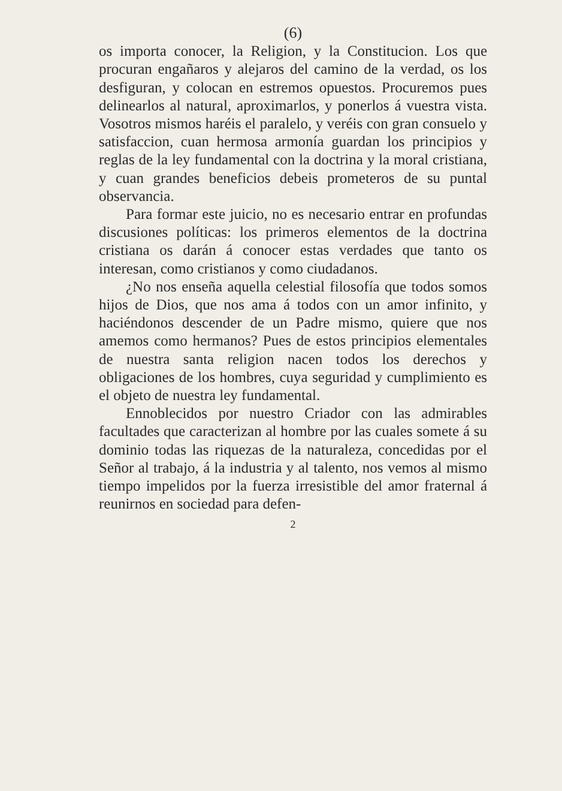(6)
os importa conocer, la Religion, y la Constitucion. Los que procuran engañaros y alejaros del camino de la verdad, os los desfiguran, y colocan en estremos opuestos. Procuremos pues delinearlos al natural, aproximarlos, y ponerlos á vuestra vista. Vosotros mismos haréis el paralelo, y veréis con gran consuelo y satisfaccion, cuan hermosa armonía guardan los principios y reglas de la ley fundamental con la doctrina y la moral cristiana, y cuan grandes beneficios debeis prometeros de su puntal observancia.
Para formar este juicio, no es necesario entrar en profundas discusiones políticas: los primeros elementos de la doctrina cristiana os darán á conocer estas verdades que tanto os interesan, como cristianos y como ciudadanos.
¿No nos enseña aquella celestial filosofía que todos somos hijos de Dios, que nos ama á todos con un amor infinito, y haciéndonos descender de un Padre mismo, quiere que nos amemos como hermanos? Pues de estos principios elementales de nuestra santa religion nacen todos los derechos y obligaciones de los hombres, cuya seguridad y cumplimiento es el objeto de nuestra ley fundamental.
Ennoblecidos por nuestro Criador con las admirables facultades que caracterizan al hombre por las cuales somete á su dominio todas las riquezas de la naturaleza, concedidas por el Señor al trabajo, á la industria y al talento, nos vemos al mismo tiempo impelidos por la fuerza irresistible del amor fraternal á reunirnos en sociedad para defen-
2